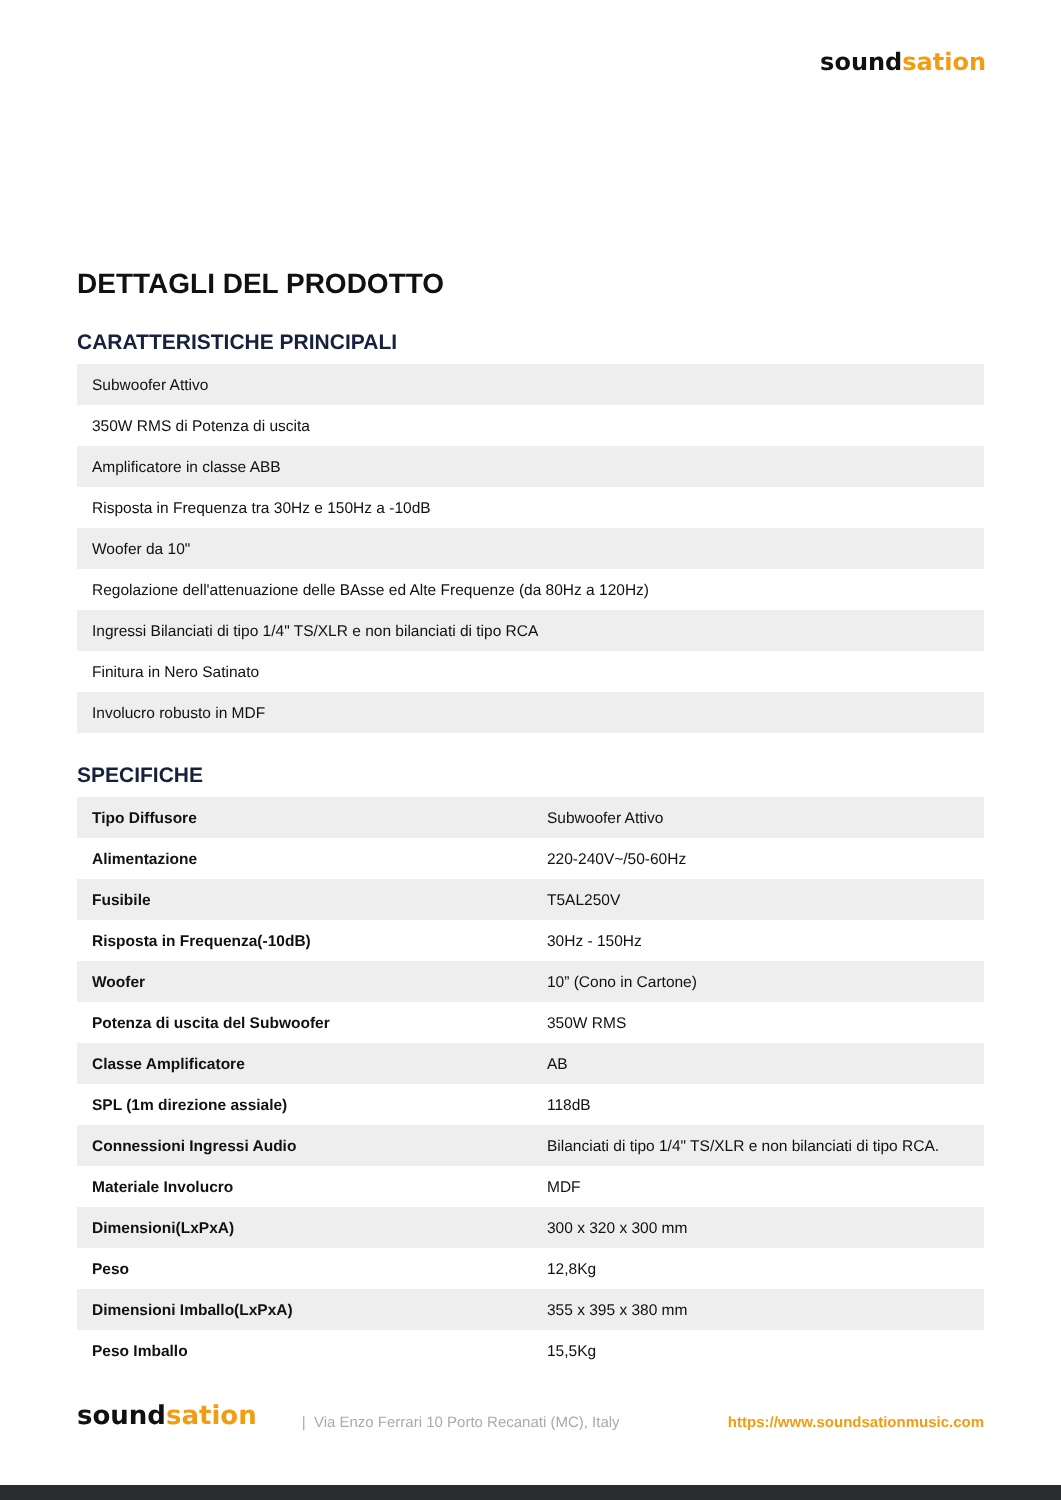soundsation
DETTAGLI DEL PRODOTTO
CARATTERISTICHE PRINCIPALI
| Subwoofer Attivo |
| 350W RMS di Potenza di uscita |
| Amplificatore in classe ABB |
| Risposta in Frequenza tra 30Hz e 150Hz a -10dB |
| Woofer da 10" |
| Regolazione dell'attenuazione delle BAsse ed Alte Frequenze (da 80Hz a 120Hz) |
| Ingressi Bilanciati di tipo 1/4" TS/XLR e non bilanciati di tipo RCA |
| Finitura in Nero Satinato |
| Involucro robusto in MDF |
SPECIFICHE
| Tipo Diffusore | Subwoofer Attivo |
| Alimentazione | 220-240V~/50-60Hz |
| Fusibile | T5AL250V |
| Risposta in Frequenza(-10dB) | 30Hz - 150Hz |
| Woofer | 10” (Cono in Cartone) |
| Potenza di uscita del Subwoofer | 350W RMS |
| Classe Amplificatore | AB |
| SPL (1m direzione assiale) | 118dB |
| Connessioni Ingressi Audio | Bilanciati di tipo 1/4" TS/XLR e non bilanciati di tipo RCA. |
| Materiale Involucro | MDF |
| Dimensioni(LxPxA) | 300 x 320 x 300 mm |
| Peso | 12,8Kg |
| Dimensioni Imballo(LxPxA) | 355 x 395 x 380 mm |
| Peso Imballo | 15,5Kg |
soundsation | Via Enzo Ferrari 10 Porto Recanati (MC), Italy https://www.soundsationmusic.com